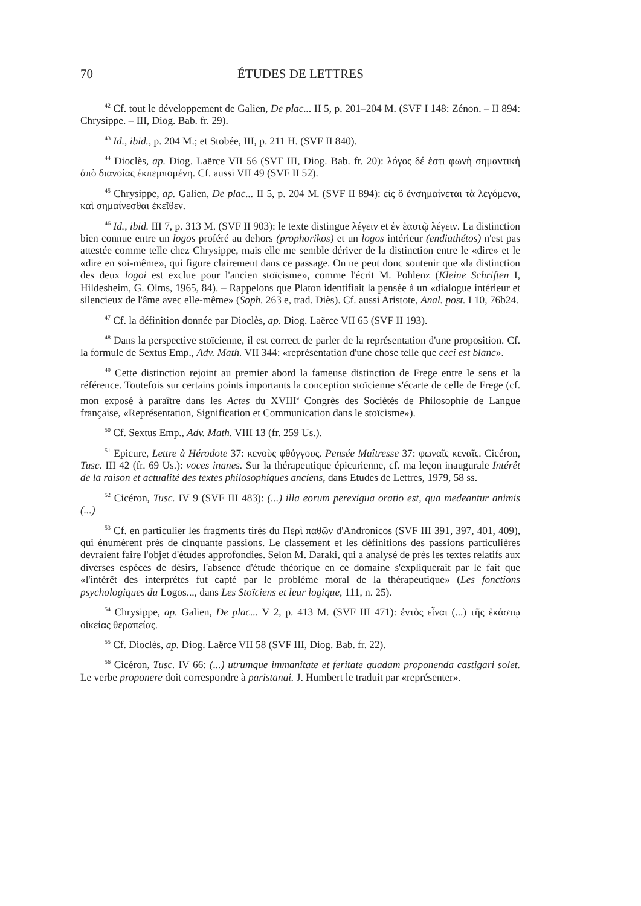70 ÉTUDES DE LETTRES
<sup>42</sup> Cf. tout le développement de Galien, De plac... II 5, p. 201–204 M. (SVF I 148: Zénon. – II 894: Chrysippe. – III, Diog. Bab. fr. 29).
<sup>43</sup> Id., ibid., p. 204 M.; et Stobée, III, p. 211 H. (SVF II 840).
<sup>44</sup> Dioclès, ap. Diog. Laërce VII 56 (SVF III, Diog. Bab. fr. 20): λόγος δέ ἐστι φωνὴ σημαντικὴ ἀπὸ διανοίας ἐκπεμπομένη. Cf. aussi VII 49 (SVF II 52).
<sup>45</sup> Chrysippe, ap. Galien, De plac... II 5, p. 204 M. (SVF II 894): εἰς ὃ ἐνσημαίνεται τὰ λεγόμενα, καὶ σημαίνεσθαι ἐκεῖθεν.
<sup>46</sup> Id., ibid. III 7, p. 313 M. (SVF II 903): le texte distingue λέγειν et ἐν ἑαυτῷ λέγειν. La distinction bien connue entre un logos proféré au dehors (prophorikos) et un logos intérieur (endiathétos) n'est pas attestée comme telle chez Chrysippe, mais elle me semble dériver de la distinction entre le «dire» et le «dire en soi-même», qui figure clairement dans ce passage. On ne peut donc soutenir que «la distinction des deux logoi est exclue pour l'ancien stoïcisme», comme l'écrit M. Pohlenz (Kleine Schriften I, Hildesheim, G. Olms, 1965, 84). – Rappelons que Platon identifiait la pensée à un «dialogue intérieur et silencieux de l'âme avec elle-même» (Soph. 263 e, trad. Diès). Cf. aussi Aristote, Anal. post. I 10, 76b24.
<sup>47</sup> Cf. la définition donnée par Dioclès, ap. Diog. Laërce VII 65 (SVF II 193).
<sup>48</sup> Dans la perspective stoïcienne, il est correct de parler de la représentation d'une proposition. Cf. la formule de Sextus Emp., Adv. Math. VII 344: «représentation d'une chose telle que ceci est blanc».
<sup>49</sup> Cette distinction rejoint au premier abord la fameuse distinction de Frege entre le sens et la référence. Toutefois sur certains points importants la conception stoïcienne s'écarte de celle de Frege (cf. mon exposé à paraître dans les Actes du XVIII<sup>e</sup> Congrès des Sociétés de Philosophie de Langue française, «Représentation, Signification et Communication dans le stoïcisme»).
<sup>50</sup> Cf. Sextus Emp., Adv. Math. VIII 13 (fr. 259 Us.).
<sup>51</sup> Epicure, Lettre à Hérodote 37: κενοὺς φθόγγους. Pensée Maîtresse 37: φωναῖς κεναῖς. Cicéron, Tusc. III 42 (fr. 69 Us.): voces inanes. Sur la thérapeutique épicurienne, cf. ma leçon inaugurale Intérêt de la raison et actualité des textes philosophiques anciens, dans Etudes de Lettres, 1979, 58 ss.
<sup>52</sup> Cicéron, Tusc. IV 9 (SVF III 483): (...) illa eorum perexigua oratio est, qua medeantur animis (...)
<sup>53</sup> Cf. en particulier les fragments tirés du Περὶ παθῶν d'Andronicos (SVF III 391, 397, 401, 409), qui énumèrent près de cinquante passions. Le classement et les définitions des passions particulières devraient faire l'objet d'études approfondies. Selon M. Daraki, qui a analysé de près les textes relatifs aux diverses espèces de désirs, l'absence d'étude théorique en ce domaine s'expliquerait par le fait que «l'intérêt des interprètes fut capté par le problème moral de la thérapeutique» (Les fonctions psychologiques du Logos..., dans Les Stoïciens et leur logique, 111, n. 25).
<sup>54</sup> Chrysippe, ap. Galien, De plac... V 2, p. 413 M. (SVF III 471): ἐντὸς εἶναι (...) τῆς ἑκάστῳ οἰκείας θεραπείας.
<sup>55</sup> Cf. Dioclès, ap. Diog. Laërce VII 58 (SVF III, Diog. Bab. fr. 22).
<sup>56</sup> Cicéron, Tusc. IV 66: (...) utrumque immanitate et feritate quadam proponenda castigari solet. Le verbe proponere doit correspondre à paristanai. J. Humbert le traduit par «représenter».